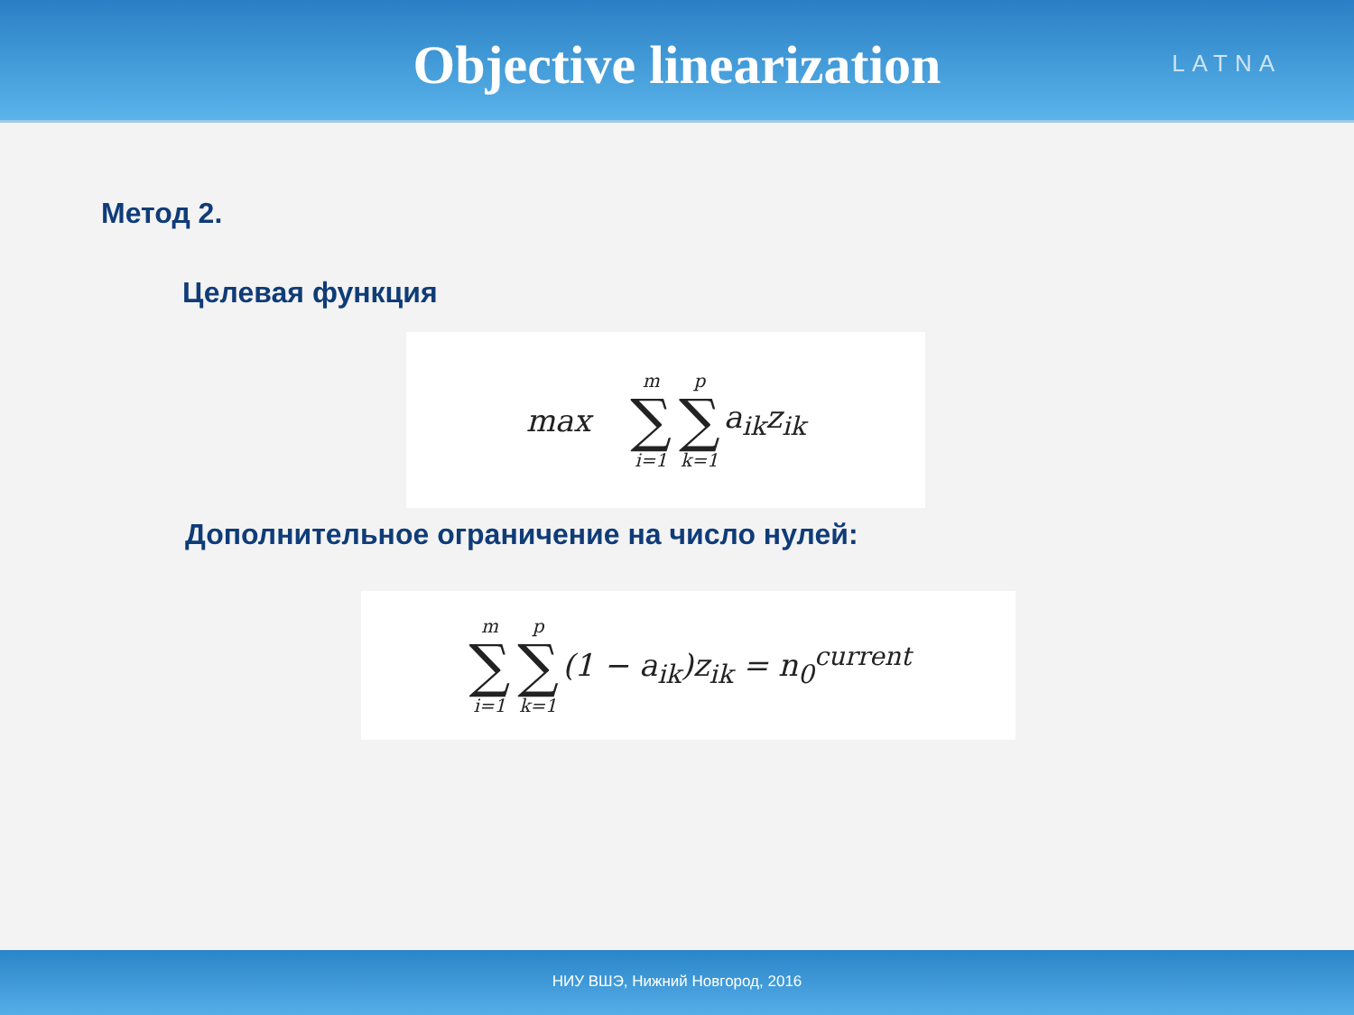Objective linearization
LATNA
Метод 2.
Целевая функция
max m ∑ i=1 p ∑ k=1 a<sub>ik</sub>z<sub>ik</sub>
Дополнительное ограничение на число нулей:
m ∑ i=1 p ∑ k=1 (1 − a<sub>ik</sub>)z<sub>ik</sub> = n<sub>0</sub><sup>current</sup>
НИУ ВШЭ, Нижний Новгород, 2016